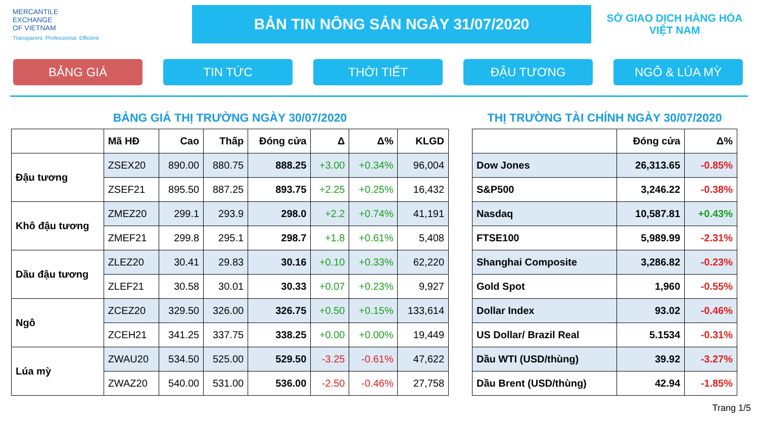MERCANTILE
EXCHANGE
OF VIETNAM
Transparent. Professional. Efficient
BẢN TIN NÔNG SẢN NGÀY 31/07/2020
SỞ GIAO DỊCH HÀNG HÓA
VIỆT NAM
BẢNG GIÁ TIN TỨC THỜI TIẾT ĐẬU TƯƠNG NGÔ & LÚA MỲ
BẢNG GIÁ THỊ TRƯỜNG NGÀY 30/07/2020
| | Mã HĐ | Cao | Thấp | Đóng cửa | Δ | Δ% | KLGD |
| --- | --- | --- | --- | --- | --- | --- | --- |
| Đậu tương | ZSEX20 | 890.00 | 880.75 | 888.25 | +3.00 | +0.34% | 96,004 |
| | ZSEF21 | 895.50 | 887.25 | 893.75 | +2.25 | +0.25% | 16,432 |
| Khô đậu tương | ZMEZ20 | 299.1 | 293.9 | 298.0 | +2.2 | +0.74% | 41,191 |
| | ZMEF21 | 299.8 | 295.1 | 298.7 | +1.8 | +0.61% | 5,408 |
| Dầu đậu tương | ZLEZ20 | 30.41 | 29.83 | 30.16 | +0.10 | +0.33% | 62,220 |
| | ZLEF21 | 30.58 | 30.01 | 30.33 | +0.07 | +0.23% | 9,927 |
| Ngô | ZCEZ20 | 329.50 | 326.00 | 326.75 | +0.50 | +0.15% | 133,614 |
| | ZCEH21 | 341.25 | 337.75 | 338.25 | +0.00 | +0.00% | 19,449 |
| Lúa mỳ | ZWAU20 | 534.50 | 525.00 | 529.50 | -3.25 | -0.61% | 47,622 |
| | ZWAZ20 | 540.00 | 531.00 | 536.00 | -2.50 | -0.46% | 27,758 |
THỊ TRƯỜNG TÀI CHÍNH NGÀY 30/07/2020
| | Đóng cửa | Δ% |
| --- | --- | --- |
| Dow Jones | 26,313.65 | -0.85% |
| S&P500 | 3,246.22 | -0.38% |
| Nasdaq | 10,587.81 | +0.43% |
| FTSE100 | 5,989.99 | -2.31% |
| Shanghai Composite | 3,286.82 | -0.23% |
| Gold Spot | 1,960 | -0.55% |
| Dollar Index | 93.02 | -0.46% |
| US Dollar/ Brazil Real | 5.1534 | -0.31% |
| Dầu WTI (USD/thùng) | 39.92 | -3.27% |
| Dầu Brent (USD/thùng) | 42.94 | -1.85% |
Trang 1/5